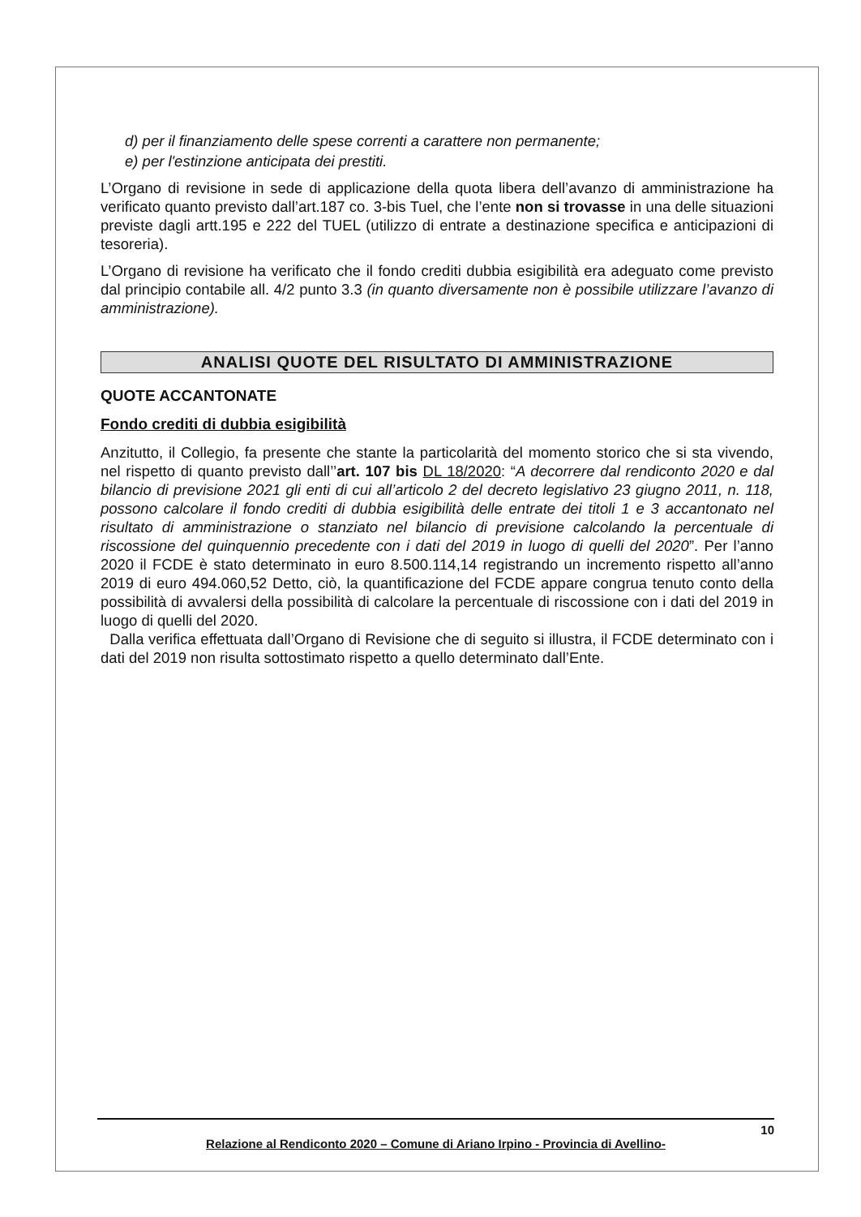d) per il finanziamento delle spese correnti a carattere non permanente;
e) per l'estinzione anticipata dei prestiti.
L’Organo di revisione in sede di applicazione della quota libera dell’avanzo di amministrazione ha verificato quanto previsto dall’art.187 co. 3-bis Tuel, che l’ente non si trovasse in una delle situazioni previste dagli artt.195 e 222 del TUEL (utilizzo di entrate a destinazione specifica e anticipazioni di tesoreria).
L’Organo di revisione ha verificato che il fondo crediti dubbia esigibilità era adeguato come previsto dal principio contabile all. 4/2 punto 3.3 (in quanto diversamente non è possibile utilizzare l’avanzo di amministrazione).
ANALISI QUOTE DEL RISULTATO DI AMMINISTRAZIONE
QUOTE ACCANTONATE
Fondo crediti di dubbia esigibilità
Anzitutto, il Collegio, fa presente che stante la particolarità del momento storico che si sta vivendo, nel rispetto di quanto previsto dall’’art. 107 bis DL 18/2020: “A decorrere dal rendiconto 2020 e dal bilancio di previsione 2021 gli enti di cui all’articolo 2 del decreto legislativo 23 giugno 2011, n. 118, possono calcolare il fondo crediti di dubbia esigibilità delle entrate dei titoli 1 e 3 accantonato nel risultato di amministrazione o stanziato nel bilancio di previsione calcolando la percentuale di riscossione del quinquennio precedente con i dati del 2019 in luogo di quelli del 2020”. Per l’anno 2020 il FCDE è stato determinato in euro 8.500.114,14 registrando un incremento rispetto all’anno 2019 di euro 494.060,52 Detto, ciò, la quantificazione del FCDE appare congrua tenuto conto della possibilità di avvalersi della possibilità di calcolare la percentuale di riscossione con i dati del 2019 in luogo di quelli del 2020.
Dalla verifica effettuata dall’Organo di Revisione che di seguito si illustra, il FCDE determinato con i dati del 2019 non risulta sottostimato rispetto a quello determinato dall’Ente.
10
Relazione al Rendiconto 2020 – Comune di Ariano Irpino - Provincia di Avellino-